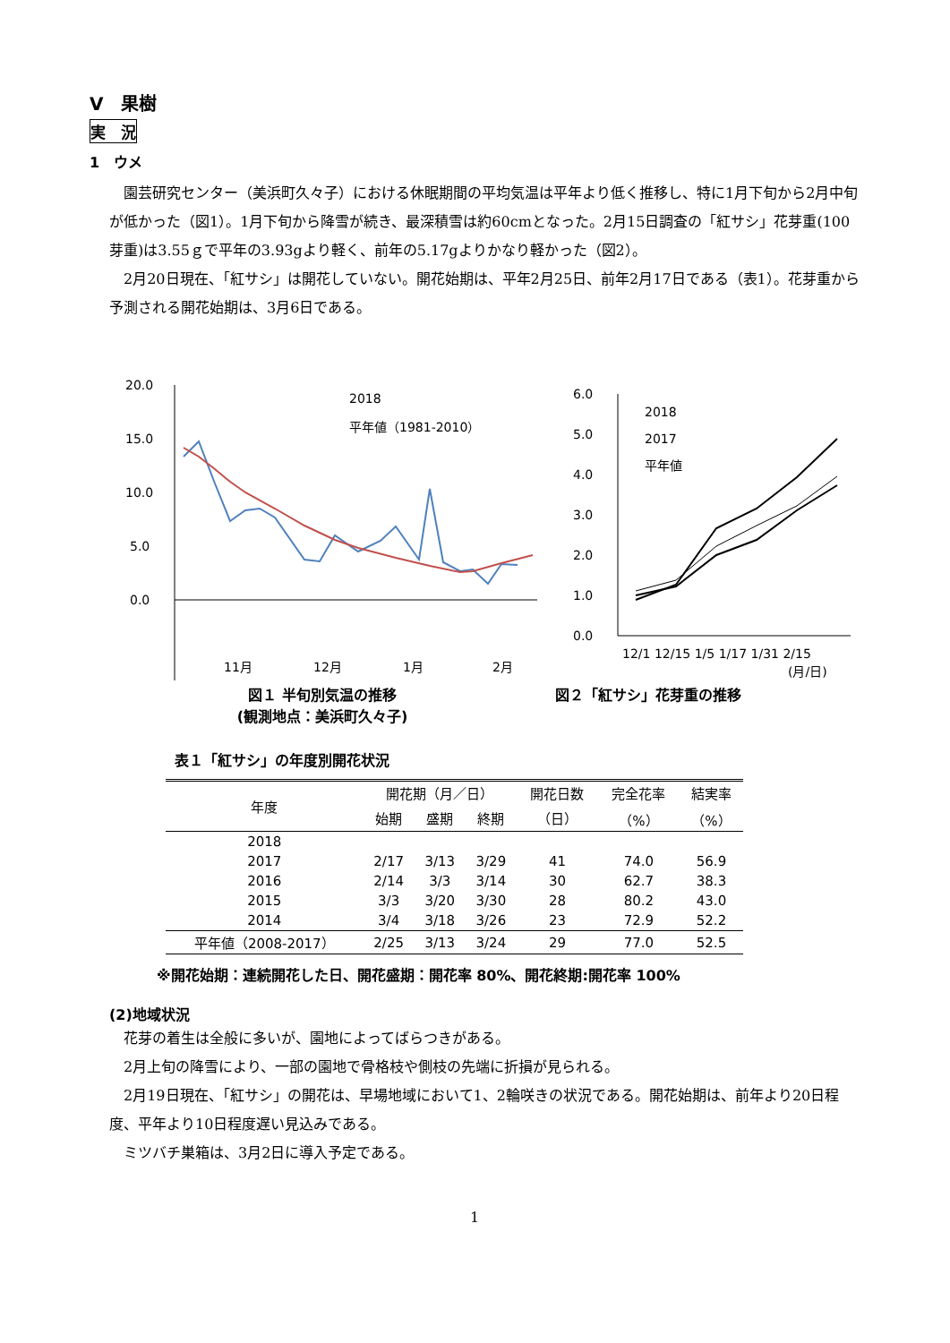Ⅴ　果樹
実　況
1　ウメ
　園芸研究センター（美浜町久々子）における休眠期間の平均気温は平年より低く推移し、特に1月下旬から2月中旬が低かった（図1）。1月下旬から降雪が続き、最深積雪は約60cmとなった。2月15日調査の「紅サシ」花芽重(100芽重)は3.55ｇで平年の3.93gより軽く、前年の5.17gよりかなり軽かった（図2）。
　2月20日現在、「紅サシ」は開花していない。開花始期は、平年2月25日、前年2月17日である（表1）。花芽重から予測される開花始期は、3月6日である。
20.0
15.0
10.0
5.0
0.0
2018
平年値（1981-2010）
11月
12月
1月
2月
図１ 半旬別気温の推移
(観測地点：美浜町久々子)
6.0
5.0
4.0
3.0
2.0
1.0
0.0
2018
2017
平年値
12/1 12/15 1/5 1/17 1/31 2/15
(月/日)
図２「紅サシ」花芽重の推移
表１「紅サシ」の年度別開花状況
| 年度 | 開花期（月／日） | | | 開花日数 | 完全花率 | 結実率 |
| --- | --- | --- | --- | --- | --- | --- |
| | 始期 | 盛期 | 終期 | （日） | （%） | （%） |
| 2018 | | | | | | |
| 2017 | 2/17 | 3/13 | 3/29 | 41 | 74.0 | 56.9 |
| 2016 | 2/14 | 3/3 | 3/14 | 30 | 62.7 | 38.3 |
| 2015 | 3/3 | 3/20 | 3/30 | 28 | 80.2 | 43.0 |
| 2014 | 3/4 | 3/18 | 3/26 | 23 | 72.9 | 52.2 |
| 平年値（2008-2017） | 2/25 | 3/13 | 3/24 | 29 | 77.0 | 52.5 |
※開花始期：連続開花した日、開花盛期：開花率 80%、開花終期:開花率 100%
(2)地域状況
　花芽の着生は全般に多いが、園地によってばらつきがある。
　2月上旬の降雪により、一部の園地で骨格枝や側枝の先端に折損が見られる。
　2月19日現在、「紅サシ」の開花は、早場地域において1、2輪咲きの状況である。開花始期は、前年より20日程度、平年より10日程度遅い見込みである。
　ミツバチ巣箱は、3月2日に導入予定である。
1